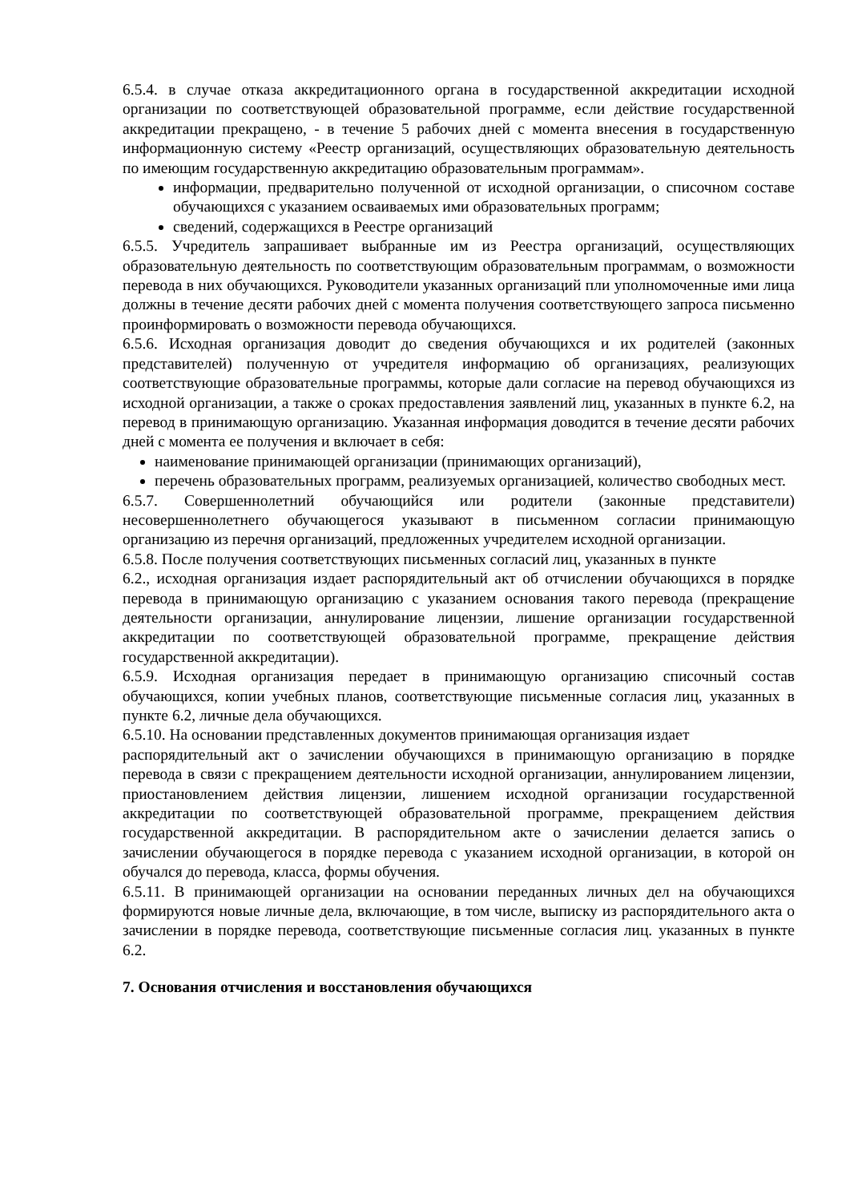6.5.4. в случае отказа аккредитационного органа в государственной аккредитации исходной организации по соответствующей образовательной программе, если действие государственной аккредитации прекращено, - в течение 5 рабочих дней с момента внесения в государственную информационную систему «Реестр организаций, осуществляющих образовательную деятельность по имеющим государственную аккредитацию образовательным программам».
информации, предварительно полученной от исходной организации, о списочном составе обучающихся с указанием осваиваемых ими образовательных программ;
сведений, содержащихся в Реестре организаций
6.5.5. Учредитель запрашивает выбранные им из Реестра организаций, осуществляющих образовательную деятельность по соответствующим образовательным программам, о возможности перевода в них обучающихся. Руководители указанных организаций пли уполномоченные ими лица должны в течение десяти рабочих дней с момента получения соответствующего запроса письменно проинформировать о возможности перевода обучающихся.
6.5.6. Исходная организация доводит до сведения обучающихся и их родителей (законных представителей) полученную от учредителя информацию об организациях, реализующих соответствующие образовательные программы, которые дали согласие на перевод обучающихся из исходной организации, а также о сроках предоставления заявлений лиц, указанных в пункте 6.2, на перевод в принимающую организацию. Указанная информация доводится в течение десяти рабочих дней с момента ее получения и включает в себя:
наименование принимающей организации (принимающих организаций),
перечень образовательных программ, реализуемых организацией, количество свободных мест.
6.5.7. Совершеннолетний обучающийся или родители (законные представители) несовершеннолетнего обучающегося указывают в письменном согласии принимающую организацию из перечня организаций, предложенных учредителем исходной организации.
6.5.8. После получения соответствующих письменных согласий лиц, указанных в пункте
6.2., исходная организация издает распорядительный акт об отчислении обучающихся в порядке перевода в принимающую организацию с указанием основания такого перевода (прекращение деятельности организации, аннулирование лицензии, лишение организации государственной аккредитации по соответствующей образовательной программе, прекращение действия государственной аккредитации).
6.5.9. Исходная организация передает в принимающую организацию списочный состав обучающихся, копии учебных планов, соответствующие письменные согласия лиц, указанных в пункте 6.2, личные дела обучающихся.
6.5.10. На основании представленных документов принимающая организация издает
распорядительный акт о зачислении обучающихся в принимающую организацию в порядке перевода в связи с прекращением деятельности исходной организации, аннулированием лицензии, приостановлением действия лицензии, лишением исходной организации государственной аккредитации по соответствующей образовательной программе, прекращением действия государственной аккредитации. В распорядительном акте о зачислении делается запись о зачислении обучающегося в порядке перевода с указанием исходной организации, в которой он обучался до перевода, класса, формы обучения.
6.5.11. В принимающей организации на основании переданных личных дел на обучающихся формируются новые личные дела, включающие, в том числе, выписку из распорядительного акта о зачислении в порядке перевода, соответствующие письменные согласия лиц. указанных в пункте 6.2.
7. Основания отчисления и восстановления обучающихся